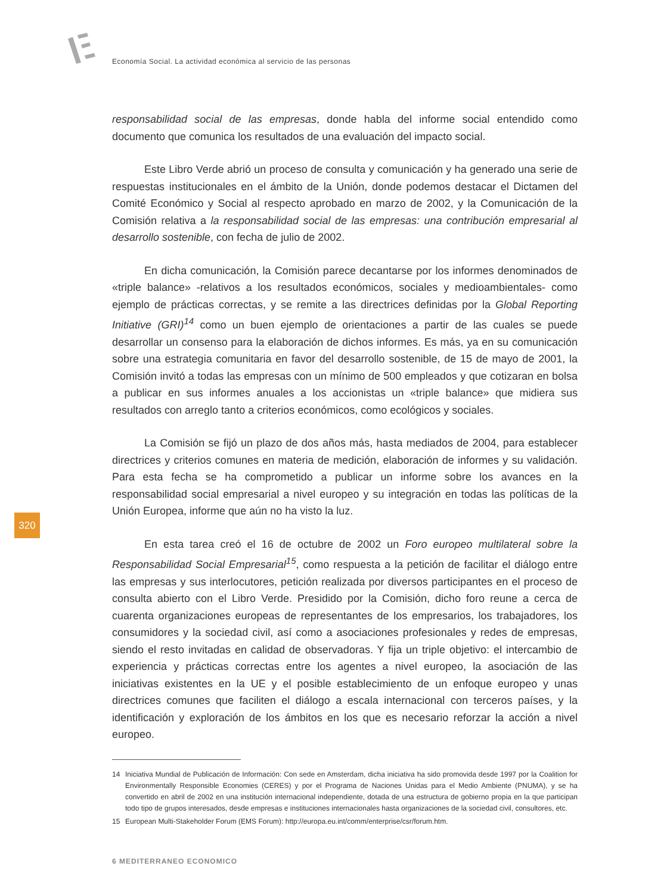Economía Social. La actividad económica al servicio de las personas
responsabilidad social de las empresas, donde habla del informe social entendido como documento que comunica los resultados de una evaluación del impacto social.
Este Libro Verde abrió un proceso de consulta y comunicación y ha generado una serie de respuestas institucionales en el ámbito de la Unión, donde podemos destacar el Dictamen del Comité Económico y Social al respecto aprobado en marzo de 2002, y la Comunicación de la Comisión relativa a la responsabilidad social de las empresas: una contribución empresarial al desarrollo sostenible, con fecha de julio de 2002.
En dicha comunicación, la Comisión parece decantarse por los informes denominados de «triple balance» -relativos a los resultados económicos, sociales y medioambientales- como ejemplo de prácticas correctas, y se remite a las directrices definidas por la Global Reporting Initiative (GRI)<sup>14</sup> como un buen ejemplo de orientaciones a partir de las cuales se puede desarrollar un consenso para la elaboración de dichos informes. Es más, ya en su comunicación sobre una estrategia comunitaria en favor del desarrollo sostenible, de 15 de mayo de 2001, la Comisión invitó a todas las empresas con un mínimo de 500 empleados y que cotizaran en bolsa a publicar en sus informes anuales a los accionistas un «triple balance» que midiera sus resultados con arreglo tanto a criterios económicos, como ecológicos y sociales.
La Comisión se fijó un plazo de dos años más, hasta mediados de 2004, para establecer directrices y criterios comunes en materia de medición, elaboración de informes y su validación. Para esta fecha se ha comprometido a publicar un informe sobre los avances en la responsabilidad social empresarial a nivel europeo y su integración en todas las políticas de la Unión Europea, informe que aún no ha visto la luz.
En esta tarea creó el 16 de octubre de 2002 un Foro europeo multilateral sobre la Responsabilidad Social Empresarial<sup>15</sup>, como respuesta a la petición de facilitar el diálogo entre las empresas y sus interlocutores, petición realizada por diversos participantes en el proceso de consulta abierto con el Libro Verde. Presidido por la Comisión, dicho foro reune a cerca de cuarenta organizaciones europeas de representantes de los empresarios, los trabajadores, los consumidores y la sociedad civil, así como a asociaciones profesionales y redes de empresas, siendo el resto invitadas en calidad de observadoras. Y fija un triple objetivo: el intercambio de experiencia y prácticas correctas entre los agentes a nivel europeo, la asociación de las iniciativas existentes en la UE y el posible establecimiento de un enfoque europeo y unas directrices comunes que faciliten el diálogo a escala internacional con terceros países, y la identificación y exploración de los ámbitos en los que es necesario reforzar la acción a nivel europeo.
14 Iniciativa Mundial de Publicación de Información: Con sede en Amsterdam, dicha iniciativa ha sido promovida desde 1997 por la Coalition for Environmentally Responsible Economies (CERES) y por el Programa de Naciones Unidas para el Medio Ambiente (PNUMA), y se ha convertido en abril de 2002 en una institución internacional independiente, dotada de una estructura de gobierno propia en la que participan todo tipo de grupos interesados, desde empresas e instituciones internacionales hasta organizaciones de la sociedad civil, consultores, etc.
15 European Multi-Stakeholder Forum (EMS Forum): http://europa.eu.int/comm/enterprise/csr/forum.htm.
320
6 MEDITERRANEO ECONOMICO